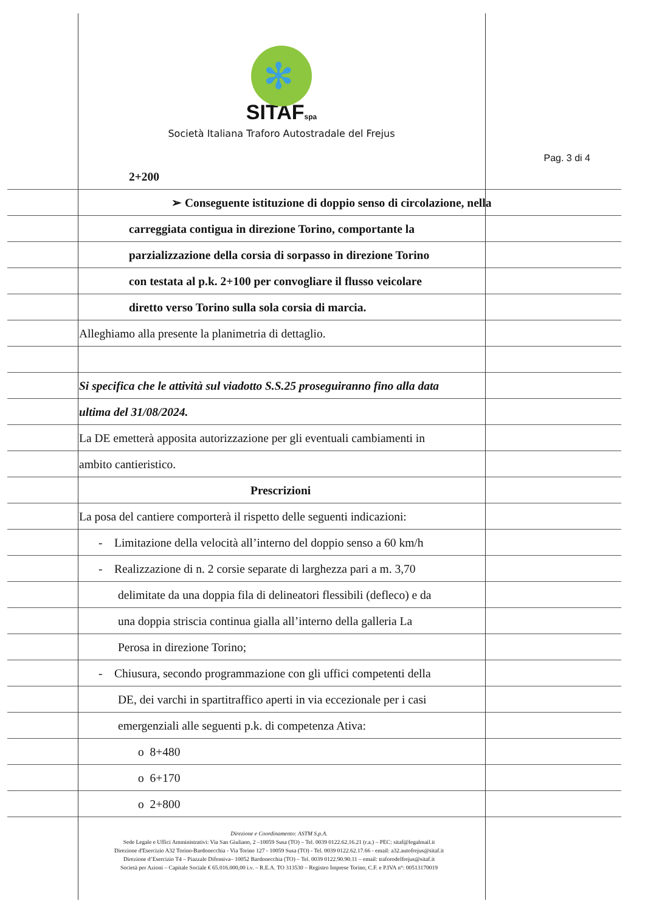✻
SITAFspa
Società Italiana Traforo Autostradale del Frejus
Pag. 3 di 4
2+200
➢ Conseguente istituzione di doppio senso di circolazione, nella
carreggiata contigua in direzione Torino, comportante la
parzializzazione della corsia di sorpasso in direzione Torino
con testata al p.k. 2+100 per convogliare il flusso veicolare
diretto verso Torino sulla sola corsia di marcia.
Alleghiamo alla presente la planimetria di dettaglio.
Si specifica che le attività sul viadotto S.S.25 proseguiranno fino alla data
ultima del 31/08/2024.
La DE emetterà apposita autorizzazione per gli eventuali cambiamenti in
ambito cantieristico.
Prescrizioni
La posa del cantiere comporterà il rispetto delle seguenti indicazioni:
- Limitazione della velocità all’interno del doppio senso a 60 km/h
- Realizzazione di n. 2 corsie separate di larghezza pari a m. 3,70
delimitate da una doppia fila di delineatori flessibili (defleco) e da
una doppia striscia continua gialla all’interno della galleria La
Perosa in direzione Torino;
- Chiusura, secondo programmazione con gli uffici competenti della
DE, dei varchi in spartitraffico aperti in via eccezionale per i casi
emergenziali alle seguenti p.k. di competenza Ativa:
o 8+480
o 6+170
o 2+800
Direzione e Coordinamento: ASTM S.p.A.
Sede Legale e Uffici Amministrativi: Via San Giuliano, 2 –10059 Susa (TO) – Tel. 0039 0122.62.16.21 (r.a.) – PEC: sitaf@legalmail.it
Direzione d'Esercizio A32 Torino-Bardonecchia - Via Torino 127 - 10059 Susa (TO) - Tel. 0039 0122.62.17.66 - email: a32.autofrejus@sitaf.it
Direzione d’Esercizio T4 – Piazzale Difensiva– 10052 Bardonecchia (TO) – Tel. 0039 0122.90.90.11 – email: traforodelfrejus@sitaf.it
Società per Azioni – Capitale Sociale € 65.016.000,00 i.v. – R.E.A. TO 313530 – Registro Imprese Torino, C.F. e P.IVA n°: 00513170019